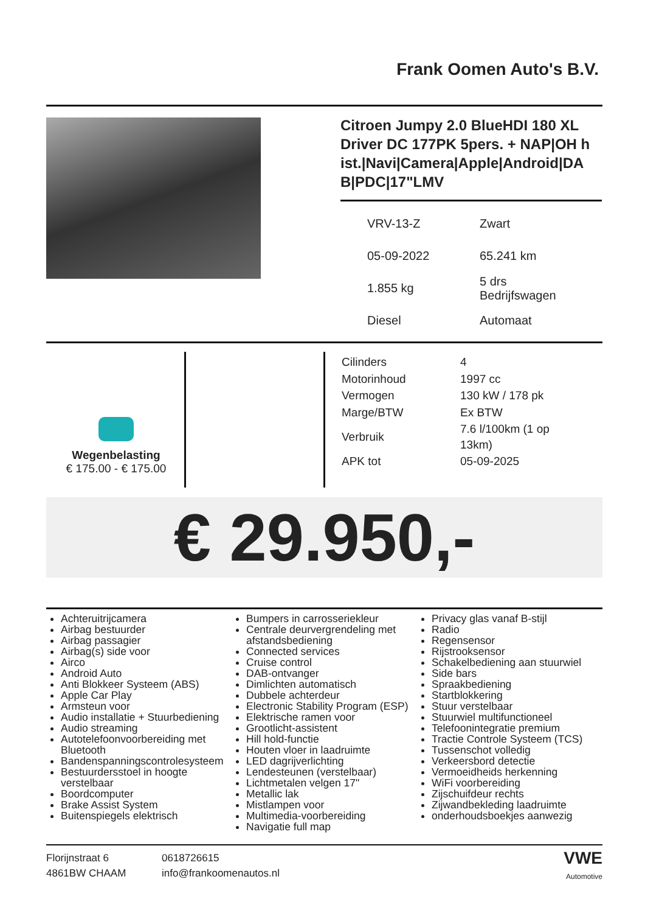Frank Oomen Auto's B.V.
Citroen Jumpy 2.0 BlueHDI 180 XL Driver DC 177PK 5pers. + NAP|OH h ist.|Navi|Camera|Apple|Android|DA B|PDC|17"LMV
| VRV-13-Z | Zwart |
| 05-09-2022 | 65.241 km |
| 1.855 kg | 5 drs Bedrijfswagen |
| Diesel | Automaat |
Wegenbelasting
€ 175.00 - € 175.00
| Cilinders | 4 |
| Motorinhoud | 1997 cc |
| Vermogen | 130 kW / 178 pk |
| Marge/BTW | Ex BTW |
| Verbruik | 7.6 l/100km (1 op 13km) |
| APK tot | 05-09-2025 |
€ 29.950,-
Achteruitrijcamera
Airbag bestuurder
Airbag passagier
Airbag(s) side voor
Airco
Android Auto
Anti Blokkeer Systeem (ABS)
Apple Car Play
Armsteun voor
Audio installatie + Stuurbediening
Audio streaming
Autotelefoonvoorbereiding met Bluetooth
Bandenspanningscontrolesysteem
Bestuurdersstoel in hoogte verstelbaar
Boordcomputer
Brake Assist System
Buitenspiegels elektrisch
Bumpers in carrosseriekleur
Centrale deurvergrendeling met afstandsbediening
Connected services
Cruise control
DAB-ontvanger
Dimlichten automatisch
Dubbele achterdeur
Electronic Stability Program (ESP)
Elektrische ramen voor
Grootlicht-assistent
Hill hold-functie
Houten vloer in laadruimte
LED dagrijverlichting
Lendesteunen (verstelbaar)
Lichtmetalen velgen 17"
Metallic lak
Mistlampen voor
Multimedia-voorbereiding
Navigatie full map
Privacy glas vanaf B-stijl
Radio
Regensensor
Rijstrooksensor
Schakelbediening aan stuurwiel
Side bars
Spraakbediening
Startblokkering
Stuur verstelbaar
Stuurwiel multifunctioneel
Telefoonintegratie premium
Tractie Controle Systeem (TCS)
Tussenschot volledig
Verkeersbord detectie
Vermoeidheids herkenning
WiFi voorbereiding
Zijschuifdeur rechts
Zijwandbekleding laadruimte
onderhoudsboekjes aanwezig
Florijnstraat 6
4861BW CHAAM
0618726615
info@frankoomenautos.nl
VWE
Automotive